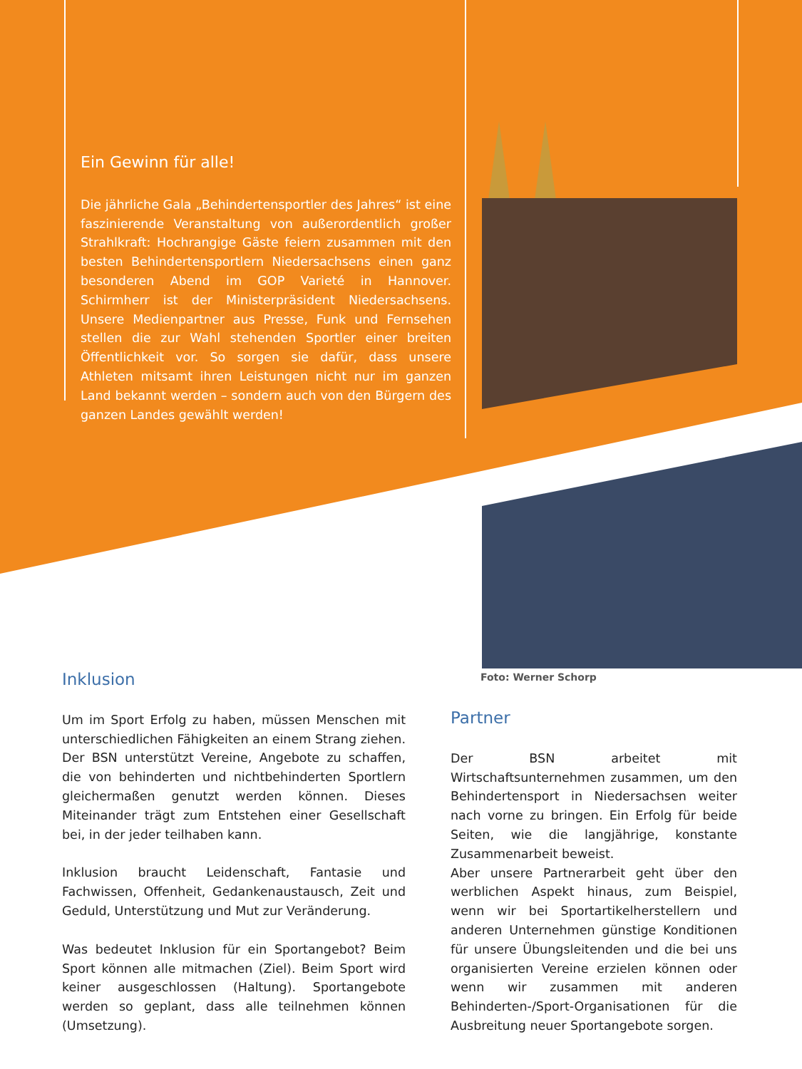Ein Gewinn für alle!
Die jährliche Gala „Behindertensportler des Jahres“ ist eine faszinierende Veranstaltung von außerordentlich großer Strahlkraft: Hochrangige Gäste feiern zusammen mit den besten Behindertensportlern Niedersachsens einen ganz besonderen Abend im GOP Varieté in Hannover. Schirmherr ist der Ministerpräsident Niedersachsens. Unsere Medienpartner aus Presse, Funk und Fernsehen stellen die zur Wahl stehenden Sportler einer breiten Öffentlichkeit vor. So sorgen sie dafür, dass unsere Athleten mitsamt ihren Leistungen nicht nur im ganzen Land bekannt werden – sondern auch von den Bürgern des ganzen Landes gewählt werden!
Foto: Werner Schorp
Inklusion
Um im Sport Erfolg zu haben, müssen Menschen mit unterschiedlichen Fähigkeiten an einem Strang ziehen. Der BSN unterstützt Vereine, Angebote zu schaffen, die von behinderten und nichtbehinderten Sportlern gleichermaßen genutzt werden können. Dieses Miteinander trägt zum Entstehen einer Gesellschaft bei, in der jeder teilhaben kann.
Inklusion braucht Leidenschaft, Fantasie und Fachwissen, Offenheit, Gedankenaustausch, Zeit und Geduld, Unterstützung und Mut zur Veränderung.
Was bedeutet Inklusion für ein Sportangebot? Beim Sport können alle mitmachen (Ziel). Beim Sport wird keiner ausgeschlossen (Haltung). Sportangebote werden so geplant, dass alle teilnehmen können (Umsetzung).
Partner
Der BSN arbeitet mit Wirtschaftsunternehmen zusammen, um den Behindertensport in Niedersachsen weiter nach vorne zu bringen. Ein Erfolg für beide Seiten, wie die langjährige, konstante Zusammenarbeit beweist.
Aber unsere Partnerarbeit geht über den werblichen Aspekt hinaus, zum Beispiel, wenn wir bei Sportartikelherstellern und anderen Unternehmen günstige Konditionen für unsere Übungsleitenden und die bei uns organisierten Vereine erzielen können oder wenn wir zusammen mit anderen Behinderten-/Sport-Organisationen für die Ausbreitung neuer Sportangebote sorgen.